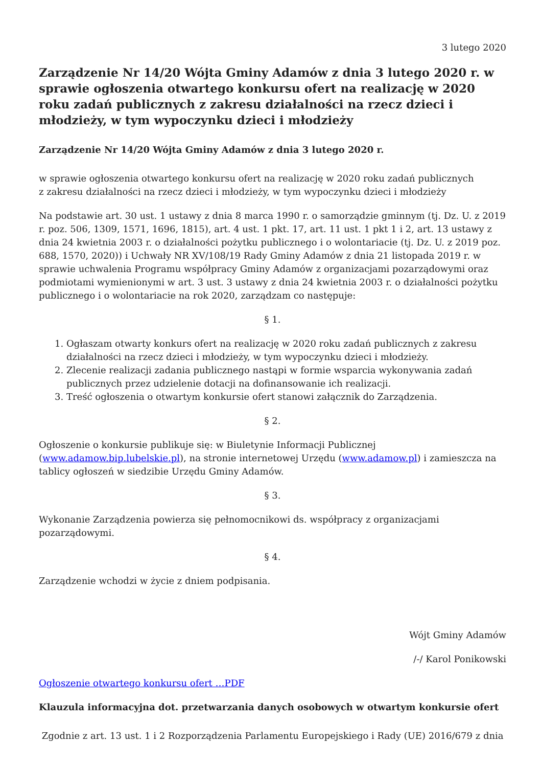3 lutego 2020
Zarządzenie Nr 14/20 Wójta Gminy Adamów z dnia 3 lutego 2020 r. w sprawie ogłoszenia otwartego konkursu ofert na realizację w 2020 roku zadań publicznych z zakresu działalności na rzecz dzieci i młodzieży, w tym wypoczynku dzieci i młodzieży
Zarządzenie Nr 14/20 Wójta Gminy Adamów z dnia 3 lutego 2020 r.
w sprawie ogłoszenia otwartego konkursu ofert na realizację w 2020 roku zadań publicznych
z zakresu działalności na rzecz dzieci i młodzieży, w tym wypoczynku dzieci i młodzieży
Na podstawie art. 30 ust. 1 ustawy z dnia 8 marca 1990 r. o samorządzie gminnym (tj. Dz. U. z 2019 r. poz. 506, 1309, 1571, 1696, 1815), art. 4 ust. 1 pkt. 17, art. 11 ust. 1 pkt 1 i 2, art. 13 ustawy z dnia 24 kwietnia 2003 r. o działalności pożytku publicznego i o wolontariacie (tj. Dz. U. z 2019 poz. 688, 1570, 2020)) i Uchwały NR XV/108/19 Rady Gminy Adamów z dnia 21 listopada 2019 r. w sprawie uchwalenia Programu współpracy Gminy Adamów z organizacjami pozarządowymi oraz podmiotami wymienionymi w art. 3 ust. 3 ustawy z dnia 24 kwietnia 2003 r. o działalności pożytku publicznego i o wolontariacie na rok 2020, zarządzam co następuje:
§ 1.
1. Ogłaszam otwarty konkurs ofert na realizację w 2020 roku zadań publicznych z zakresu działalności na rzecz dzieci i młodzieży, w tym wypoczynku dzieci i młodzieży.
2. Zlecenie realizacji zadania publicznego nastąpi w formie wsparcia wykonywania zadań publicznych przez udzielenie dotacji na dofinansowanie ich realizacji.
3. Treść ogłoszenia o otwartym konkursie ofert stanowi załącznik do Zarządzenia.
§ 2.
Ogłoszenie o konkursie publikuje się: w Biuletynie Informacji Publicznej (www.adamow.bip.lubelskie.pl), na stronie internetowej Urzędu (www.adamow.pl) i zamieszcza na tablicy ogłoszeń w siedzibie Urzędu Gminy Adamów.
§ 3.
Wykonanie Zarządzenia powierza się pełnomocnikowi ds. współpracy z organizacjami pozarządowymi.
§ 4.
Zarządzenie wchodzi w życie z dniem podpisania.
Wójt Gminy Adamów
/-/ Karol Ponikowski
Ogłoszenie otwartego konkursu ofert …PDF
Klauzula informacyjna dot. przetwarzania danych osobowych w otwartym konkursie ofert
Zgodnie z art. 13 ust. 1 i 2 Rozporządzenia Parlamentu Europejskiego i Rady (UE) 2016/679 z dnia